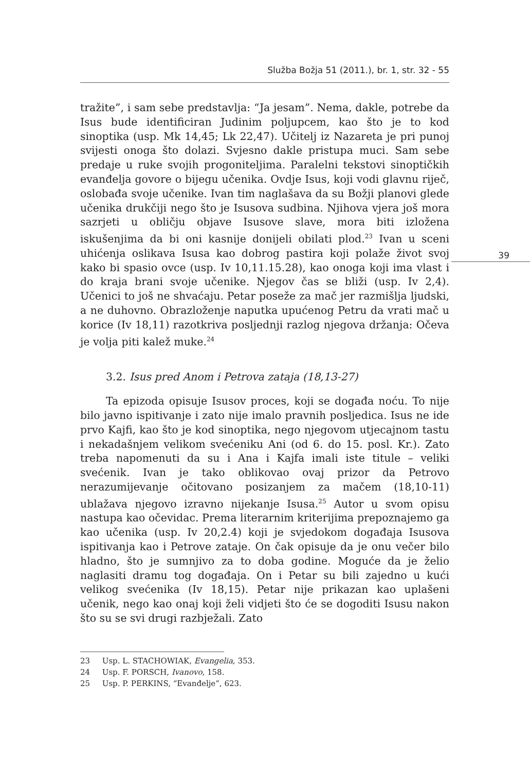Služba Božja 51 (2011.), br. 1, str. 32 - 55
39
tražite”, i sam sebe predstavlja: “Ja jesam”. Nema, dakle, potrebe da Isus bude identificiran Judinim poljupcem, kao što je to kod sinoptika (usp. Mk 14,45; Lk 22,47). Učitelj iz Nazareta je pri punoj svijesti onoga što dolazi. Svjesno dakle pristupa muci. Sam sebe predaje u ruke svojih progoniteljima. Paralelni tekstovi sinoptičkih evanđelja govore o bijegu učenika. Ovdje Isus, koji vodi glavnu riječ, oslobađa svoje učenike. Ivan tim naglašava da su Božji planovi glede učenika drukčiji nego što je Isusova sudbina. Njihova vjera još mora sazrjeti u obličju objave Isusove slave, mora biti izložena iskušenjima da bi oni kasnije donijeli obilati plod.<sup>23</sup> Ivan u sceni uhićenja oslikava Isusa kao dobrog pastira koji polaže život svoj kako bi spasio ovce (usp. Iv 10,11.15.28), kao onoga koji ima vlast i do kraja brani svoje učenike. Njegov čas se bliži (usp. Iv 2,4). Učenici to još ne shvaćaju. Petar poseže za mač jer razmišlja ljudski, a ne duhovno. Obrazloženje naputka upućenog Petru da vrati mač u korice (Iv 18,11) razotkriva posljednji razlog njegova držanja: Očeva je volja piti kalež muke.<sup>24</sup>
3.2. Isus pred Anom i Petrova zataja (18,13-27)
Ta epizoda opisuje Isusov proces, koji se događa noću. To nije bilo javno ispitivanje i zato nije imalo pravnih posljedica. Isus ne ide prvo Kajfi, kao što je kod sinoptika, nego njegovom utjecajnom tastu i nekadašnjem velikom svećeniku Ani (od 6. do 15. posl. Kr.). Zato treba napomenuti da su i Ana i Kajfa imali iste titule – veliki svećenik. Ivan je tako oblikovao ovaj prizor da Petrovo nerazumijevanje očitovano posizanjem za mačem (18,10-11) ublažava njegovo izravno nijekanje Isusa.<sup>25</sup> Autor u svom opisu nastupa kao očevidac. Prema literarnim kriterijima prepoznajemo ga kao učenika (usp. Iv 20,2.4) koji je svjedokom događaja Isusova ispitivanja kao i Petrove zataje. On čak opisuje da je onu večer bilo hladno, što je sumnjivo za to doba godine. Moguće da je želio naglasiti dramu tog događaja. On i Petar su bili zajedno u kući velikog svećenika (Iv 18,15). Petar nije prikazan kao uplašeni učenik, nego kao onaj koji želi vidjeti što će se dogoditi Isusu nakon što su se svi drugi razbježali. Zato
23 Usp. L. STACHOWIAK, Evangelia, 353.
24 Usp. F. PORSCH, Ivanovo, 158.
25 Usp. P. PERKINS, “Evanđelje”, 623.